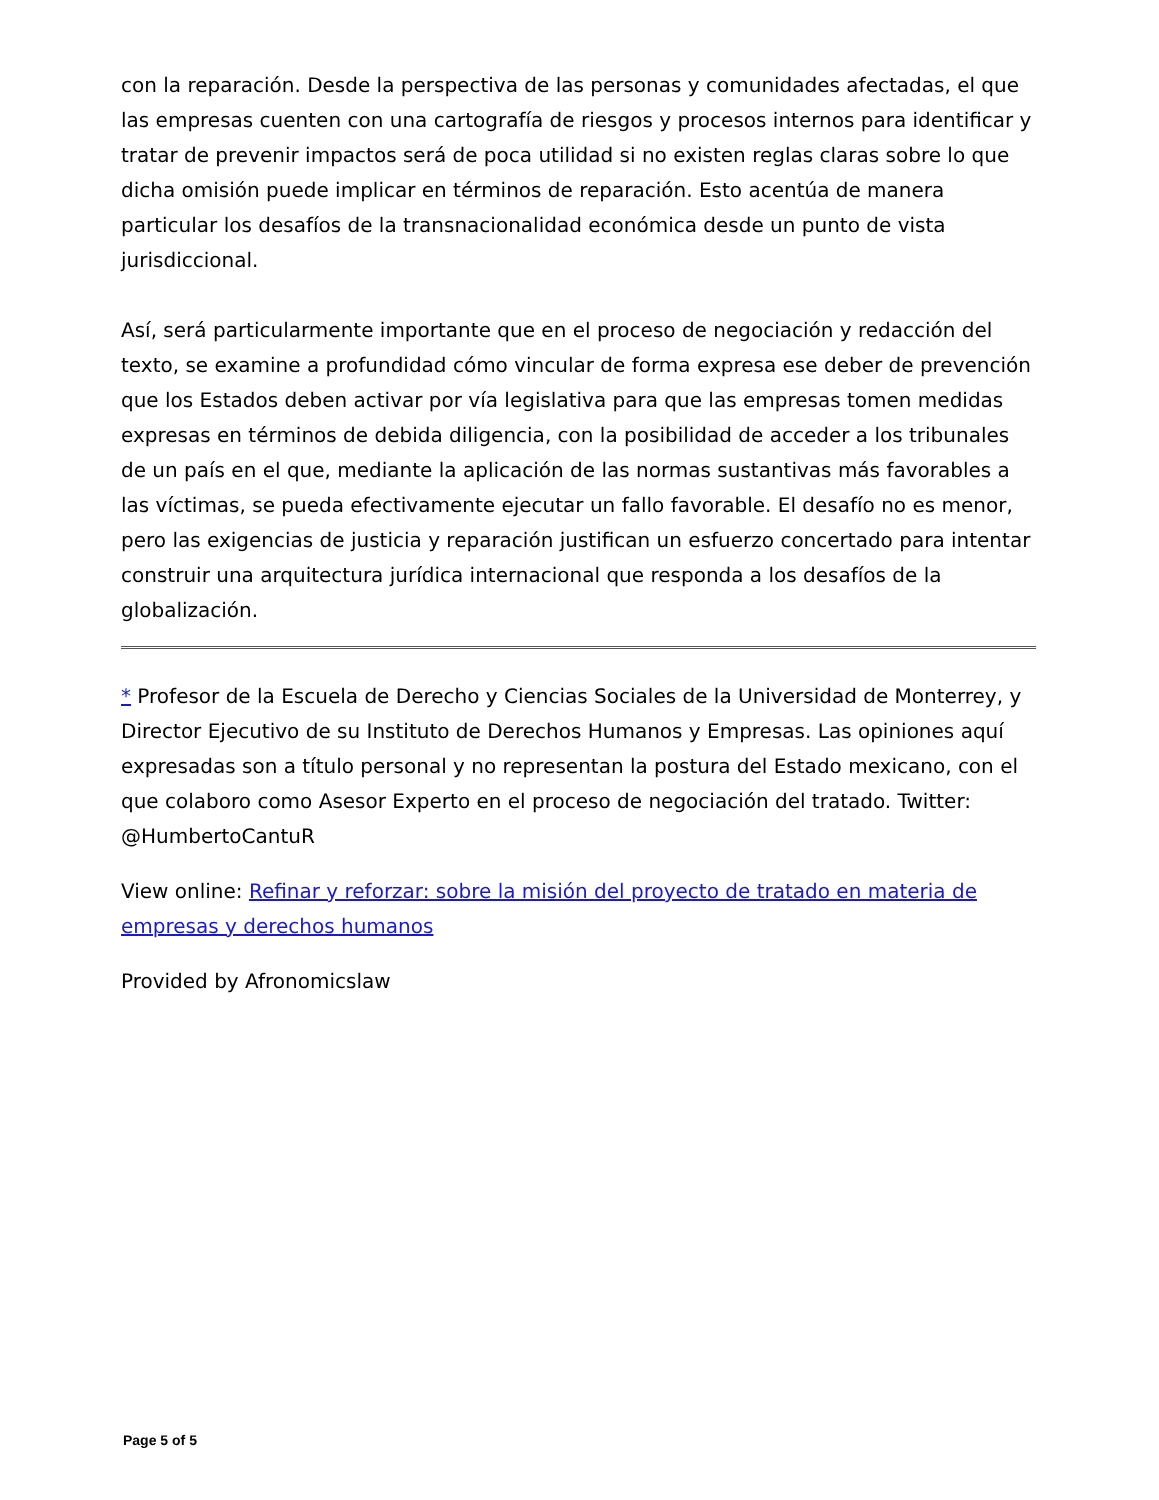con la reparación. Desde la perspectiva de las personas y comunidades afectadas, el que las empresas cuenten con una cartografía de riesgos y procesos internos para identificar y tratar de prevenir impactos será de poca utilidad si no existen reglas claras sobre lo que dicha omisión puede implicar en términos de reparación. Esto acentúa de manera particular los desafíos de la transnacionalidad económica desde un punto de vista jurisdiccional.
Así, será particularmente importante que en el proceso de negociación y redacción del texto, se examine a profundidad cómo vincular de forma expresa ese deber de prevención que los Estados deben activar por vía legislativa para que las empresas tomen medidas expresas en términos de debida diligencia, con la posibilidad de acceder a los tribunales de un país en el que, mediante la aplicación de las normas sustantivas más favorables a las víctimas, se pueda efectivamente ejecutar un fallo favorable. El desafío no es menor, pero las exigencias de justicia y reparación justifican un esfuerzo concertado para intentar construir una arquitectura jurídica internacional que responda a los desafíos de la globalización.
* Profesor de la Escuela de Derecho y Ciencias Sociales de la Universidad de Monterrey, y Director Ejecutivo de su Instituto de Derechos Humanos y Empresas. Las opiniones aquí expresadas son a título personal y no representan la postura del Estado mexicano, con el que colaboro como Asesor Experto en el proceso de negociación del tratado. Twitter: @HumbertoCantuR
View online: Refinar y reforzar: sobre la misión del proyecto de tratado en materia de empresas y derechos humanos
Provided by Afronomicslaw
Page 5 of 5